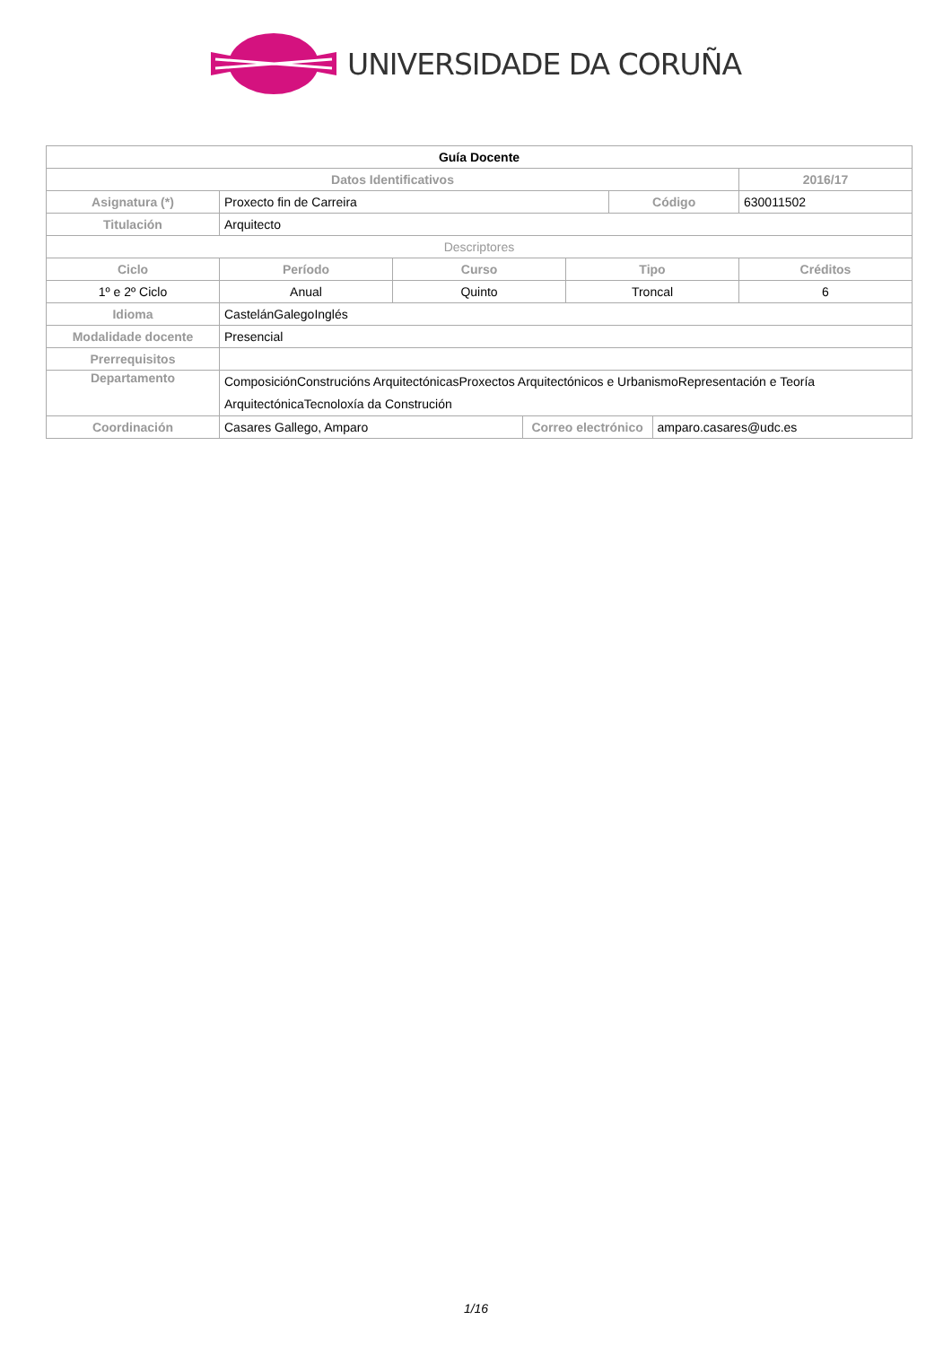UNIVERSIDADE DA CORUÑA
| Guía Docente | | | | | | | |
| Datos Identificativos | | | | | | | 2016/17 |
| Asignatura (*) | Proxecto fin de Carreira | | | | Código | | 630011502 |
| Titulación | Arquitecto | | | | | | |
| Descriptores | | | | | | | |
| Ciclo | Período | Curso | | Tipo | | | Créditos |
| 1º e 2º Ciclo | Anual | Quinto | | Troncal | | | 6 |
| Idioma | CastelánGalegoInglés | | | | | | |
| Modalidade docente | Presencial | | | | | | |
| Prerrequisitos | | | | | | | |
| Departamento | ComposiciónConstrucións ArquitectónicasProxectos Arquitectónicos e UrbanismoRepresentación e Teoría ArquitectónicaTecnoloxía da Construción | | | | | | |
| Coordinación | Casares Gallego, Amparo | | Correo electrónico | | | amparo.casares@udc.es | |
1/16